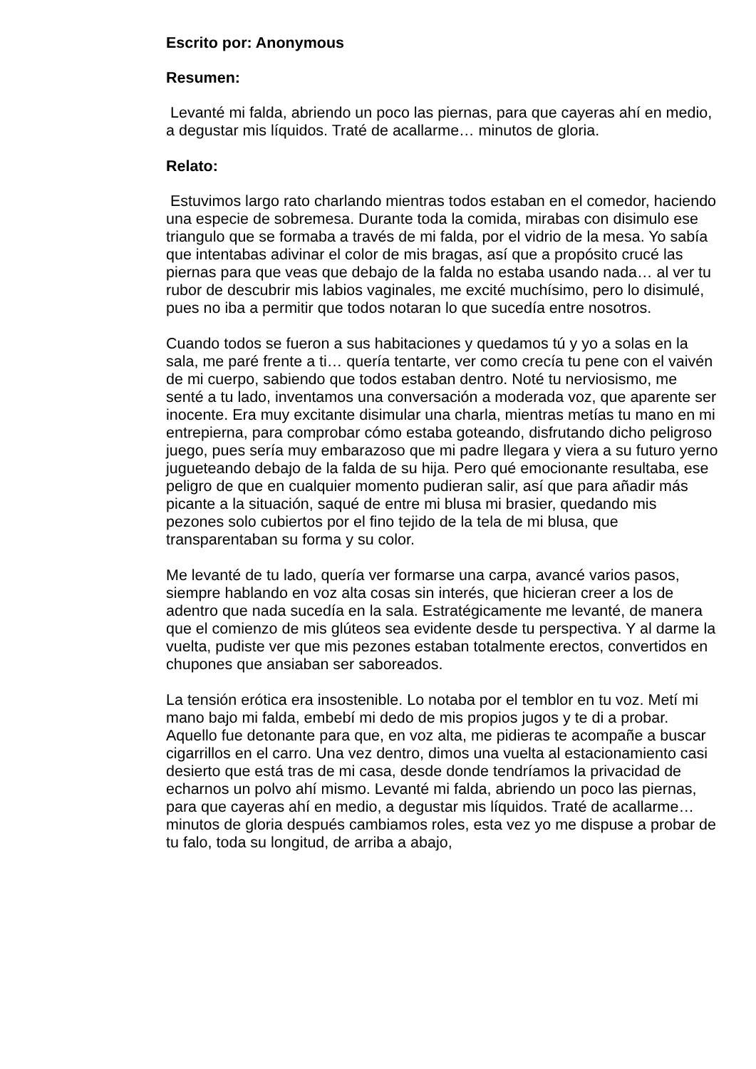Escrito por: Anonymous
Resumen:
Levanté mi falda, abriendo un poco las piernas, para que cayeras ahí en medio, a degustar mis líquidos. Traté de acallarme… minutos de gloria.
Relato:
Estuvimos largo rato charlando mientras todos estaban en el comedor, haciendo una especie de sobremesa. Durante toda la comida, mirabas con disimulo ese triangulo que se formaba a través de mi falda, por el vidrio de la mesa. Yo sabía que intentabas adivinar el color de mis bragas, así que a propósito crucé las piernas para que veas que debajo de la falda no estaba usando nada… al ver tu rubor de descubrir mis labios vaginales, me excité muchísimo, pero lo disimulé, pues no iba a permitir que todos notaran lo que sucedía entre nosotros.
Cuando todos se fueron a sus habitaciones y quedamos tú y yo a solas en la sala, me paré frente a ti… quería tentarte, ver como crecía tu pene con el vaivén de mi cuerpo, sabiendo que todos estaban dentro. Noté tu nerviosismo, me senté a tu lado, inventamos una conversación a moderada voz, que aparente ser inocente. Era muy excitante disimular una charla, mientras metías tu mano en mi entrepierna, para comprobar cómo estaba goteando, disfrutando dicho peligroso juego, pues sería muy embarazoso que mi padre llegara y viera a su futuro yerno jugueteando debajo de la falda de su hija. Pero qué emocionante resultaba, ese peligro de que en cualquier momento pudieran salir, así que para añadir más picante a la situación, saqué de entre mi blusa mi brasier, quedando mis pezones solo cubiertos por el fino tejido de la tela de mi blusa, que transparentaban su forma y su color.
Me levanté de tu lado, quería ver formarse una carpa, avancé varios pasos, siempre hablando en voz alta cosas sin interés, que hicieran creer a los de adentro que nada sucedía en la sala. Estratégicamente me levanté, de manera que el comienzo de mis glúteos sea evidente desde tu perspectiva. Y al darme la vuelta, pudiste ver que mis pezones estaban totalmente erectos, convertidos en chupones que ansiaban ser saboreados.
La tensión erótica era insostenible. Lo notaba por el temblor en tu voz. Metí mi mano bajo mi falda, embebí mi dedo de mis propios jugos y te di a probar. Aquello fue detonante para que, en voz alta, me pidieras te acompañe a buscar cigarrillos en el carro. Una vez dentro, dimos una vuelta al estacionamiento casi desierto que está tras de mi casa, desde donde tendríamos la privacidad de echarnos un polvo ahí mismo. Levanté mi falda, abriendo un poco las piernas, para que cayeras ahí en medio, a degustar mis líquidos. Traté de acallarme… minutos de gloria después cambiamos roles, esta vez yo me dispuse a probar de tu falo, toda su longitud, de arriba a abajo,